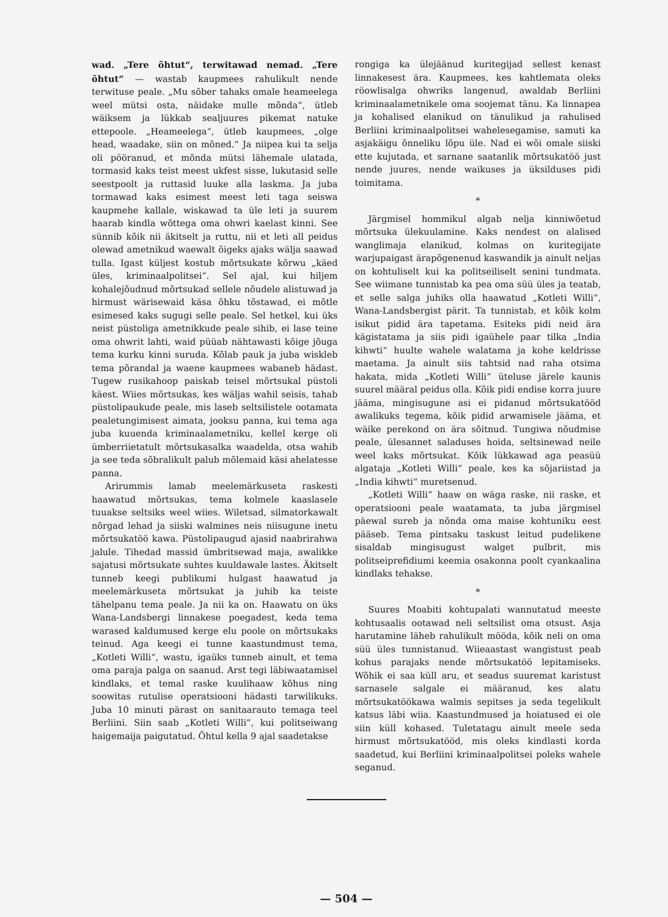wad. „Tere õhtut“, terwitawad nemad. „Tere õhtut“ — wastab kaupmees rahulikult nende terwituse peale. „Mu sõber tahaks omale heameelega weel mütsi osta, näidake mulle mõnda“, ütleb wäiksem ja lükkab sealjuures pikemat natuke ettepoole. „Heameelega“, ütleb kaupmees, „olge head, waadake, siin on mõned.“ Ja niipea kui ta selja oli pööranud, et mõnda mütsi lähemale ulatada, tormasid kaks teist meest ukfest sisse, lukutasid selle seestpoolt ja ruttasid luuke alla laskma. Ja juba tormawad kaks esimest meest leti taga seiswa kaupmehe kallale, wiskawad ta üle leti ja suurem haarab kindla wõttega oma ohwri kaelast kinni. See sünnib kõik nii äkitselt ja ruttu, nii et leti all peidus olewad ametnikud waewalt õigeks ajaks wälja saawad tulla. Igast küljest kostub mõrtsukate kõrwu „käed üles, kriminaalpolitsei“. Sel ajal, kui hiljem kohalejõudnud mõrtsukad sellele nõudele alistuwad ja hirmust wärisewaid käsa õhku tõstawad, ei mõtle esimesed kaks sugugi selle peale. Sel hetkel, kui üks neist püstoliga ametnikkude peale sihib, ei lase teine oma ohwrit lahti, waid püüab nähtawasti kõige jõuga tema kurku kinni suruda. Kõlab pauk ja juba wiskleb tema põrandal ja waene kaupmees wabaneb hädast. Tugew rusikahoop paiskab teisel mõrtsukal püstoli käest. Wiies mõrtsukas, kes wäljas wahil seisis, tahab püstolipaukude peale, mis laseb seltsilistele ootamata pealetungimisest aimata, jooksu panna, kui tema aga juba kuuenda kriminaalametniku, kellel kerge oli ümberriietatult mõrtsukasalka waadelda, otsa wahib ja see teda sõbralikult palub mõlemaid käsi ahelatesse panna.
Arirummis lamab meelemärkuseta raskesti haawatud mõrtsukas, tema kolmele kaaslasele tuuakse seltsiks weel wiies. Wiletsad, silmatorkawalt nõrgad lehad ja siiski walmines neis niisugune inetu mõrtsukatöö kawa. Püstolipaugud ajasid naabrirahwa jalule. Tihedad massid ümbritsewad maja, awalikke sajatusi mõrtsukate suhtes kuuldawale lastes. Äkitselt tunneb keegi publikumi hulgast haawatud ja meelemärkuseta mõrtsukat ja juhib ka teiste tähelpanu tema peale. Ja nii ka on. Haawatu on üks Wana-Landsbergi linnakese poegadest, keda tema warased kaldumused kerge elu poole on mõrtsukaks teinud. Aga keegi ei tunne kaastundmust tema, „Kotleti Willi“, wastu, igaüks tunneb ainult, et tema oma paraja palga on saanud. Arst tegi läbiwaatamisel kindlaks, et temal raske kuulihaaw kõhus ning soowitas rutulise operatsiooni hädasti tarwilikuks. Juba 10 minuti pärast on sanitaarauto temaga teel Berliini. Siin saab „Kotleti Willi“, kui politseiwang haigemaija paigutatud. Õhtul kella 9 ajal saadetakse
rongiga ka ülejäänud kuritegijad sellest kenast linnakesest ära. Kaupmees, kes kahtlemata oleks röowlisalga ohwriks langenud, awaldab Berliini kriminaalametnikele oma soojemat tänu. Ka linnapea ja kohalised elanikud on tänulikud ja rahulised Berliini kriminaalpolitsei wahelesegamise, samuti ka asjakäigu õnneliku lõpu üle. Nad ei wõi omale siiski ette kujutada, et sarnane saatanlik mõrtsukatöö just nende juures, nende waikuses ja üksilduses pidi toimitama.
*
Järgmisel hommikul algab nelja kinniwõetud mõrtsuka ülekuulamine. Kaks nendest on alalised wanglimaja elanikud, kolmas on kuritegijate warjupaigast ärapõgenenud kaswandik ja ainult neljas on kohtuliselt kui ka politseiliselt senini tundmata. See wiimane tunnistab ka pea oma süü üles ja teatab, et selle salga juhiks olla haawatud „Kotleti Willi“, Wana-Landsbergist pärit. Ta tunnistab, et kõik kolm isikut pidid ära tapetama. Esiteks pidi neid ära kägistatama ja siis pidi igaühele paar tilka „India kihwti“ huulte wahele walatama ja kohe keldrisse maetama. Ja ainult siis tahtsid nad raha otsima hakata, mida „Kotleti Willi“ üteluse järele kaunis suurel määral peidus olla. Kõik pidi endise korra juure jääma, mingisugune asi ei pidanud mõrtsukatööd awalikuks tegema, kõik pidid arwamisele jääma, et wäike perekond on ära sõitnud. Tungiwa nõudmise peale, ülesannet saladuses hoida, seltsinewad neile weel kaks mõrtsukat. Kõik lükkawad aga peasüü algataja „Kotleti Willi“ peale, kes ka sõjariistad ja „India kihwti“ muretsenud.
„Kotleti Willi“ haaw on wäga raske, nii raske, et operatsiooni peale waatamata, ta juba järgmisel päewal sureb ja nõnda oma maise kohtuniku eest pääseb. Tema pintsaku taskust leitud pudelikene sisaldab mingisugust walget pulbrit, mis politseiprefidiumi keemia osakonna poolt cyankaalina kindlaks tehakse.
*
Suures Moabiti kohtupalati wannutatud meeste kohtusaalis ootawad neli seltsilist oma otsust. Asja harutamine läheb rahulikult mööda, kõik neli on oma süü üles tunnistanud. Wiieaastast wangistust peab kohus parajaks nende mõrtsukatöö lepitamiseks. Wõhik ei saa küll aru, et seadus suuremat karistust sarnasele salgale ei määranud, kes alatu mõrtsukatöökawa walmis sepitses ja seda tegelikult katsus läbi wiia. Kaastundmused ja hoiatused ei ole siin küll kohased. Tuletatagu ainult meele seda hirmust mõrtsukatööd, mis oleks kindlasti korda saadetud, kui Berliini kriminaalpolitsei poleks wahele seganud.
— 504 —